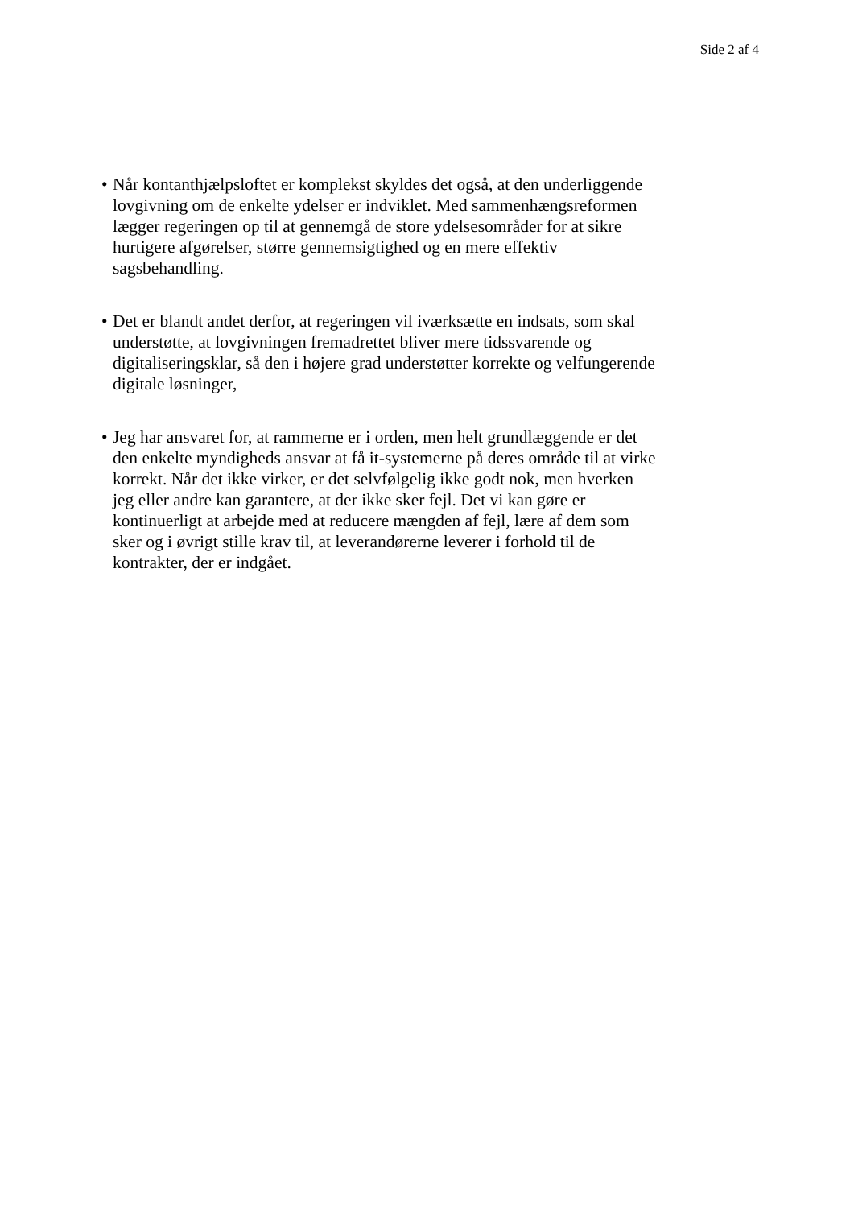Side 2 af 4
• Når kontanthjælpsloftet er komplekst skyldes det også, at den underliggende lovgivning om de enkelte ydelser er indviklet. Med sammenhængsreformen lægger regeringen op til at gennemgå de store ydelsesområder for at sikre hurtigere afgørelser, større gennemsigtighed og en mere effektiv sagsbehandling.
• Det er blandt andet derfor, at regeringen vil iværksætte en indsats, som skal understøtte, at lovgivningen fremadrettet bliver mere tidssvarende og digitaliseringsklar, så den i højere grad understøtter korrekte og velfungerende digitale løsninger,
• Jeg har ansvaret for, at rammerne er i orden, men helt grundlæggende er det den enkelte myndigheds ansvar at få it-systemerne på deres område til at virke korrekt. Når det ikke virker, er det selvfølgelig ikke godt nok, men hverken jeg eller andre kan garantere, at der ikke sker fejl. Det vi kan gøre er kontinuerligt at arbejde med at reducere mængden af fejl, lære af dem som sker og i øvrigt stille krav til, at leverandørerne leverer i forhold til de kontrakter, der er indgået.